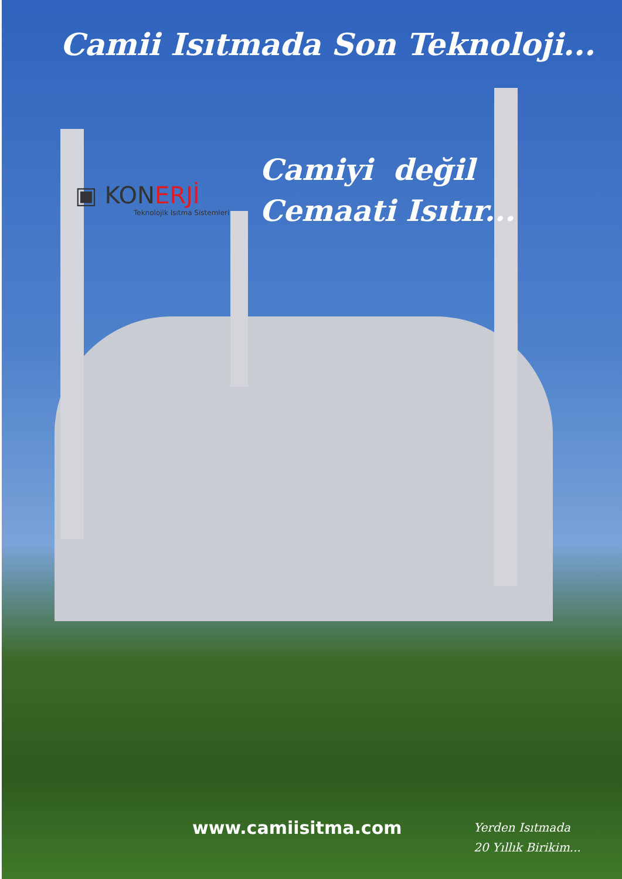Camii Isıtmada Son Teknoloji...
▣ KONERJİ
Teknolojik Isıtma Sistemleri
Camiyi değil
Cemaati Isıtır...
www.camiisitma.com
Yerden Isıtmada
20 Yıllık Birikim...